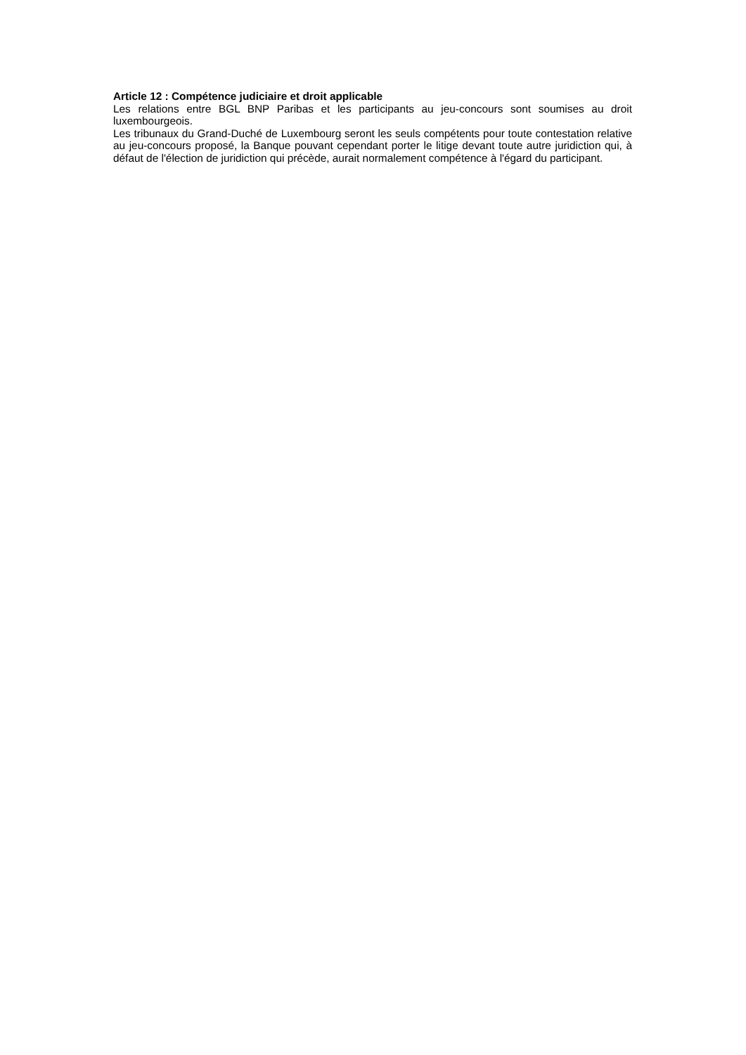Article 12 : Compétence judiciaire et droit applicable
Les relations entre BGL BNP Paribas et les participants au jeu-concours sont soumises au droit luxembourgeois.
Les tribunaux du Grand-Duché de Luxembourg seront les seuls compétents pour toute contestation relative au jeu-concours proposé, la Banque pouvant cependant porter le litige devant toute autre juridiction qui, à défaut de l'élection de juridiction qui précède, aurait normalement compétence à l'égard du participant.